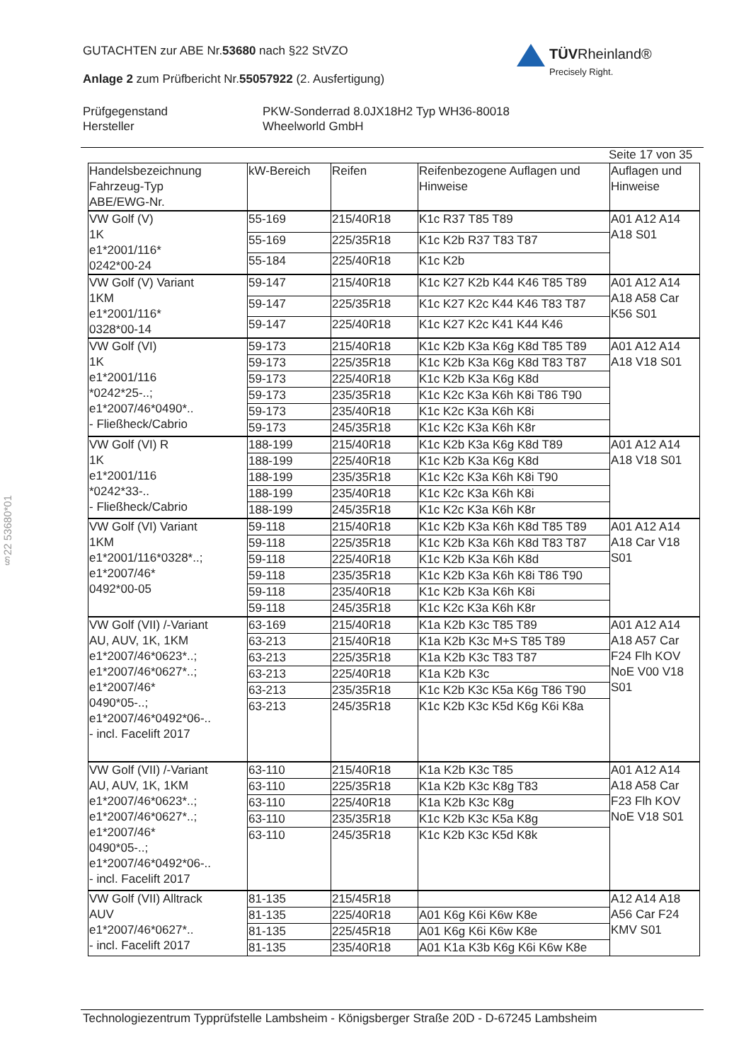GUTACHTEN zur ABE Nr.53680 nach §22 StVZO
Anlage 2 zum Prüfbericht Nr.55057922 (2. Ausfertigung)
TÜVRheinland®
Precisely Right.
Prüfgegenstand PKW-Sonderrad 8.0JX18H2 Typ WH36-80018
Hersteller Wheelworld GmbH
Seite 17 von 35
| Handelsbezeichnung Fahrzeug-Typ ABE/EWG-Nr. | kW-Bereich | Reifen | Reifenbezogene Auflagen und Hinweise | Auflagen und Hinweise |
| --- | --- | --- | --- | --- |
| VW Golf (V) 1K e1*2001/116* 0242*00-24 | 55-169 | 215/40R18 | K1c R37 T85 T89 | A01 A12 A14 A18 S01 |
| | 55-169 | 225/35R18 | K1c K2b R37 T83 T87 | |
| | 55-184 | 225/40R18 | K1c K2b | |
| VW Golf (V) Variant 1KM e1*2001/116* 0328*00-14 | 59-147 | 215/40R18 | K1c K27 K2b K44 K46 T85 T89 | A01 A12 A14 A18 A58 Car K56 S01 |
| | 59-147 | 225/35R18 | K1c K27 K2c K44 K46 T83 T87 | |
| | 59-147 | 225/40R18 | K1c K27 K2c K41 K44 K46 | |
| VW Golf (VI) 1K e1*2001/116 *0242*25-..; e1*2007/46*0490*.. - Fließheck/Cabrio | 59-173 | 215/40R18 | K1c K2b K3a K6g K8d T85 T89 | A01 A12 A14 A18 V18 S01 |
| | 59-173 | 225/35R18 | K1c K2b K3a K6g K8d T83 T87 | |
| | 59-173 | 225/40R18 | K1c K2b K3a K6g K8d | |
| | 59-173 | 235/35R18 | K1c K2c K3a K6h K8i T86 T90 | |
| | 59-173 | 235/40R18 | K1c K2c K3a K6h K8i | |
| | 59-173 | 245/35R18 | K1c K2c K3a K6h K8r | |
| VW Golf (VI) R 1K e1*2001/116 *0242*33-.. - Fließheck/Cabrio | 188-199 | 215/40R18 | K1c K2b K3a K6g K8d T89 | A01 A12 A14 A18 V18 S01 |
| | 188-199 | 225/40R18 | K1c K2b K3a K6g K8d | |
| | 188-199 | 235/35R18 | K1c K2c K3a K6h K8i T90 | |
| | 188-199 | 235/40R18 | K1c K2c K3a K6h K8i | |
| | 188-199 | 245/35R18 | K1c K2c K3a K6h K8r | |
| VW Golf (VI) Variant 1KM e1*2001/116*0328*..; e1*2007/46* 0492*00-05 | 59-118 | 215/40R18 | K1c K2b K3a K6h K8d T85 T89 | A01 A12 A14 A18 Car V18 S01 |
| | 59-118 | 225/35R18 | K1c K2b K3a K6h K8d T83 T87 | |
| | 59-118 | 225/40R18 | K1c K2b K3a K6h K8d | |
| | 59-118 | 235/35R18 | K1c K2b K3a K6h K8i T86 T90 | |
| | 59-118 | 235/40R18 | K1c K2b K3a K6h K8i | |
| | 59-118 | 245/35R18 | K1c K2c K3a K6h K8r | |
| VW Golf (VII) /-Variant AU, AUV, 1K, 1KM e1*2007/46*0623*..; e1*2007/46*0627*..; e1*2007/46* 0490*05-..; e1*2007/46*0492*06-.. - incl. Facelift 2017 | 63-169 | 215/40R18 | K1a K2b K3c T85 T89 | A01 A12 A14 A18 A57 Car F24 Flh KOV NoE V00 V18 S01 |
| | 63-213 | 215/40R18 | K1a K2b K3c M+S T85 T89 | |
| | 63-213 | 225/35R18 | K1a K2b K3c T83 T87 | |
| | 63-213 | 225/40R18 | K1a K2b K3c | |
| | 63-213 | 235/35R18 | K1c K2b K3c K5a K6g T86 T90 | |
| | 63-213 | 245/35R18 | K1c K2b K3c K5d K6g K6i K8a | |
| VW Golf (VII) /-Variant AU, AUV, 1K, 1KM e1*2007/46*0623*..; e1*2007/46*0627*..; e1*2007/46* 0490*05-..; e1*2007/46*0492*06-.. - incl. Facelift 2017 | 63-110 | 215/40R18 | K1a K2b K3c T85 | A01 A12 A14 A18 A58 Car F23 Flh KOV NoE V18 S01 |
| | 63-110 | 225/35R18 | K1a K2b K3c K8g T83 | |
| | 63-110 | 225/40R18 | K1a K2b K3c K8g | |
| | 63-110 | 235/35R18 | K1c K2b K3c K5a K8g | |
| | 63-110 | 245/35R18 | K1c K2b K3c K5d K8k | |
| VW Golf (VII) Alltrack AUV e1*2007/46*0627*.. - incl. Facelift 2017 | 81-135 | 215/45R18 | | A12 A14 A18 A56 Car F24 KMV S01 |
| | 81-135 | 225/40R18 | A01 K6g K6i K6w K8e | |
| | 81-135 | 225/45R18 | A01 K6g K6i K6w K8e | |
| | 81-135 | 235/40R18 | A01 K1a K3b K6g K6i K6w K8e | |
§22 53680*01
Technologiezentrum Typprüfstelle Lambsheim - Königsberger Straße 20D - D-67245 Lambsheim